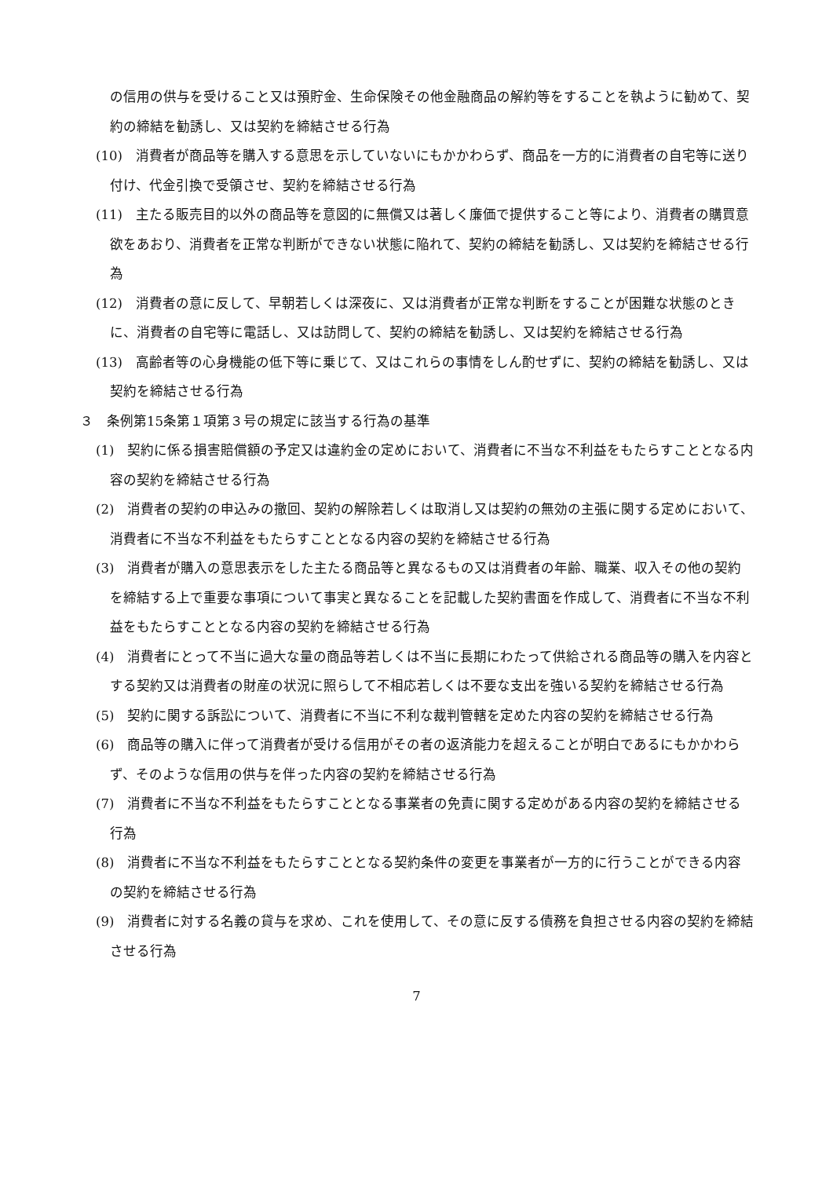の信用の供与を受けること又は預貯金、生命保険その他金融商品の解約等をすることを執ように勧めて、契約の締結を勧誘し、又は契約を締結させる行為
(10)　消費者が商品等を購入する意思を示していないにもかかわらず、商品を一方的に消費者の自宅等に送り付け、代金引換で受領させ、契約を締結させる行為
(11)　主たる販売目的以外の商品等を意図的に無償又は著しく廉価で提供すること等により、消費者の購買意欲をあおり、消費者を正常な判断ができない状態に陥れて、契約の締結を勧誘し、又は契約を締結させる行為
(12)　消費者の意に反して、早朝若しくは深夜に、又は消費者が正常な判断をすることが困難な状態のときに、消費者の自宅等に電話し、又は訪問して、契約の締結を勧誘し、又は契約を締結させる行為
(13)　高齢者等の心身機能の低下等に乗じて、又はこれらの事情をしん酌せずに、契約の締結を勧誘し、又は契約を締結させる行為
３　条例第15条第１項第３号の規定に該当する行為の基準
(1)　契約に係る損害賠償額の予定又は違約金の定めにおいて、消費者に不当な不利益をもたらすこととなる内容の契約を締結させる行為
(2)　消費者の契約の申込みの撤回、契約の解除若しくは取消し又は契約の無効の主張に関する定めにおいて、消費者に不当な不利益をもたらすこととなる内容の契約を締結させる行為
(3)　消費者が購入の意思表示をした主たる商品等と異なるもの又は消費者の年齢、職業、収入その他の契約を締結する上で重要な事項について事実と異なることを記載した契約書面を作成して、消費者に不当な不利益をもたらすこととなる内容の契約を締結させる行為
(4)　消費者にとって不当に過大な量の商品等若しくは不当に長期にわたって供給される商品等の購入を内容とする契約又は消費者の財産の状況に照らして不相応若しくは不要な支出を強いる契約を締結させる行為
(5)　契約に関する訴訟について、消費者に不当に不利な裁判管轄を定めた内容の契約を締結させる行為
(6)　商品等の購入に伴って消費者が受ける信用がその者の返済能力を超えることが明白であるにもかかわらず、そのような信用の供与を伴った内容の契約を締結させる行為
(7)　消費者に不当な不利益をもたらすこととなる事業者の免責に関する定めがある内容の契約を締結させる行為
(8)　消費者に不当な不利益をもたらすこととなる契約条件の変更を事業者が一方的に行うことができる内容の契約を締結させる行為
(9)　消費者に対する名義の貸与を求め、これを使用して、その意に反する債務を負担させる内容の契約を締結させる行為
7